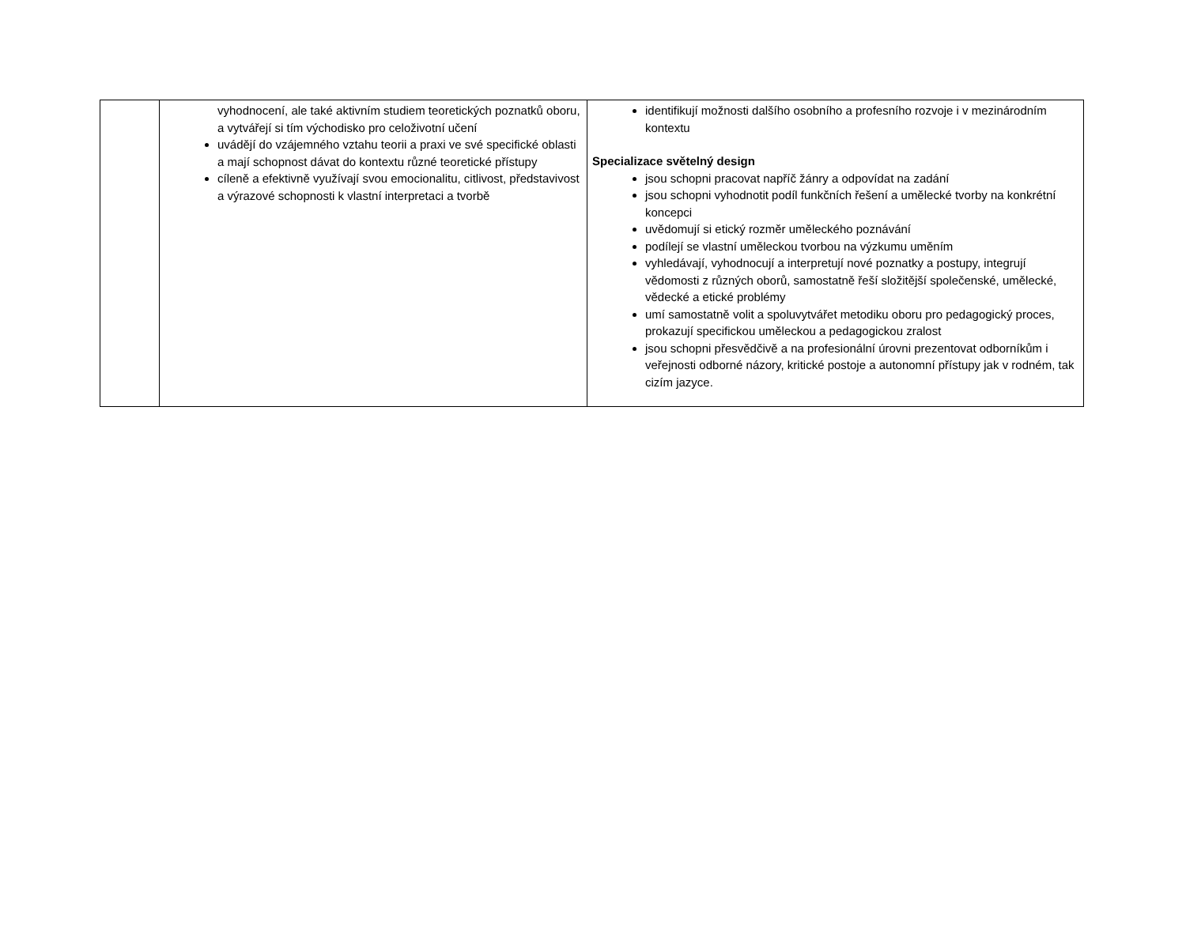| | vyhodnocení, ale také aktivním studiem teoretických poznatků oboru, a vytvářejí si tím východisko pro celoživotní učení uvádějí do vzájemného vztahu teorii a praxi ve své specifické oblasti a mají schopnost dávat do kontextu různé teoretické přístupy cíleně a efektivně využívají svou emocionalitu, citlivost, představivost a výrazové schopnosti k vlastní interpretaci a tvorbě | identifikují možnosti dalšího osobního a profesního rozvoje i v mezinárodním kontextu Specializace světelný design jsou schopni pracovat napříč žánry a odpovídat na zadání jsou schopni vyhodnotit podíl funkčních řešení a umělecké tvorby na konkrétní koncepci uvědomují si etický rozměr uměleckého poznávání podílejí se vlastní uměleckou tvorbou na výzkumu uměním vyhledávají, vyhodnocují a interpretují nové poznatky a postupy, integrují vědomosti z různých oborů, samostatně řeší složitější společenské, umělecké, vědecké a etické problémy umí samostatně volit a spoluvytvářet metodiku oboru pro pedagogický proces, prokazují specifickou uměleckou a pedagogickou zralost jsou schopni přesvědčivě a na profesionální úrovni prezentovat odborníkům i veřejnosti odborné názory, kritické postoje a autonomní přístupy jak v rodném, tak cizím jazyce. |